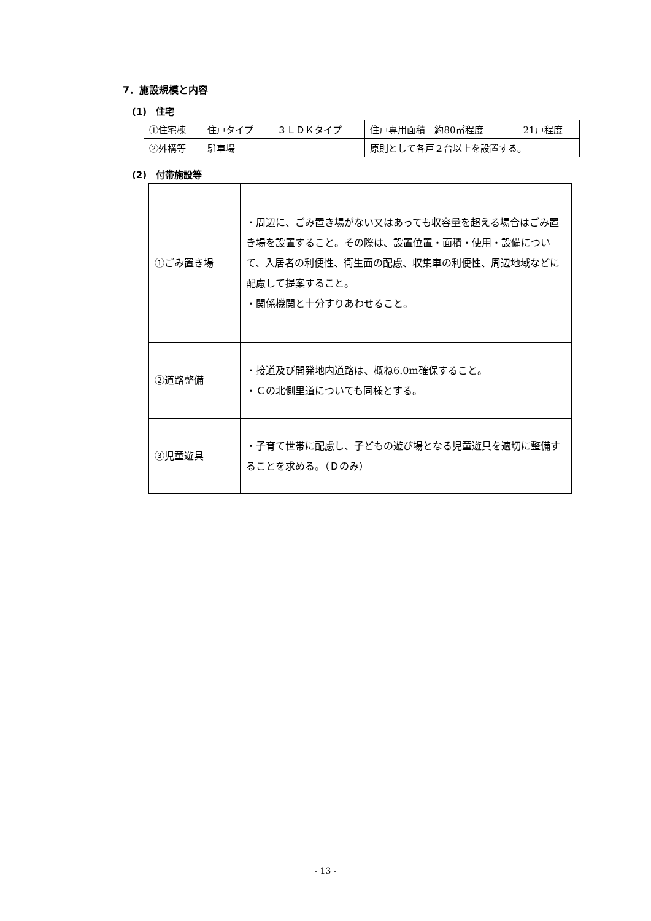7．施設規模と内容
(1)　住宅
| ①住宅棟 | 住戸タイプ | ３ＬＤＫタイプ | 住戸専用面積 約80㎡程度 | 21戸程度 |
| ②外構等 | 駐車場 | | 原則として各戸２台以上を設置する。 | |
(2)　付帯施設等
| ①ごみ置き場 | ・周辺に、ごみ置き場がない又はあっても収容量を超える場合はごみ置き場を設置すること。その際は、設置位置・面積・使用・設備について、入居者の利便性、衛生面の配慮、収集車の利便性、周辺地域などに配慮して提案すること。 ・関係機関と十分すりあわせること。 |
| ②道路整備 | ・接道及び開発地内道路は、概ね6.0m確保すること。 ・Ｃの北側里道についても同様とする。 |
| ③児童遊具 | ・子育て世帯に配慮し、子どもの遊び場となる児童遊具を適切に整備することを求める。（Ｄのみ） |
- 13 -